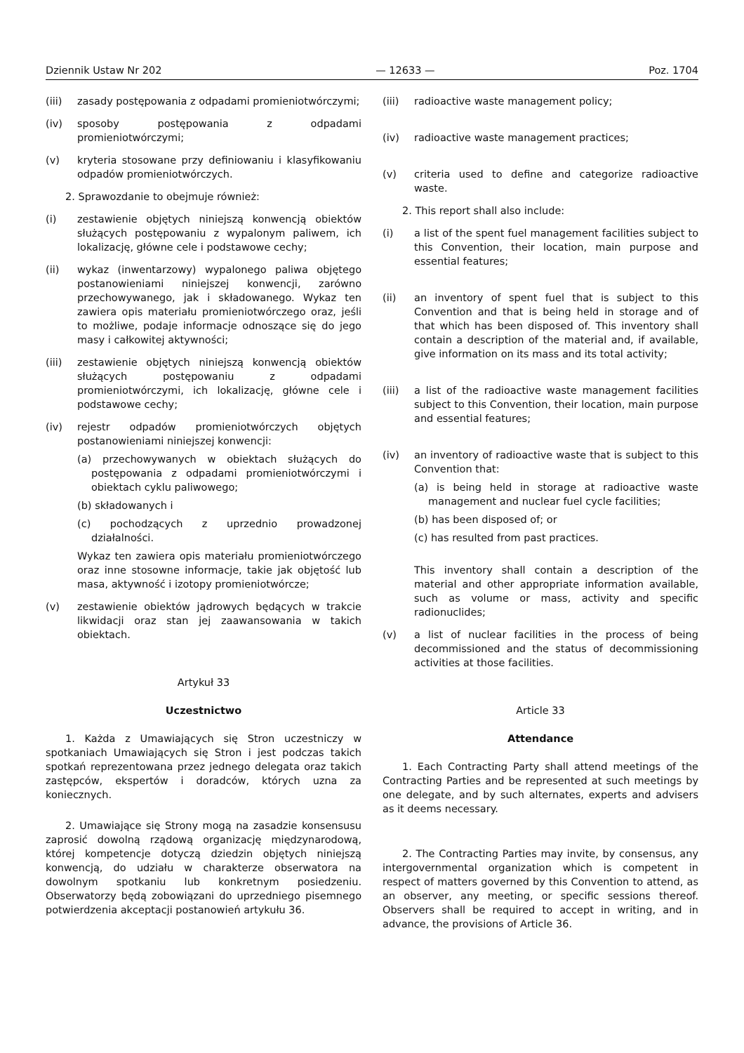Dziennik Ustaw Nr 202 — 12633 — Poz. 1704
(iii) zasady postępowania z odpadami promieniotwórczymi;
(iv) sposoby postępowania z odpadami promieniotwórczymi;
(v) kryteria stosowane przy definiowaniu i klasyfikowaniu odpadów promieniotwórczych.
2. Sprawozdanie to obejmuje również:
(i) zestawienie objętych niniejszą konwencją obiektów służących postępowaniu z wypalonym paliwem, ich lokalizację, główne cele i podstawowe cechy;
(ii) wykaz (inwentarzowy) wypalonego paliwa objętego postanowieniami niniejszej konwencji, zarówno przechowywanego, jak i składowanego. Wykaz ten zawiera opis materiału promieniotwórczego oraz, jeśli to możliwe, podaje informacje odnoszące się do jego masy i całkowitej aktywności;
(iii) zestawienie objętych niniejszą konwencją obiektów służących postępowaniu z odpadami promieniotwórczymi, ich lokalizację, główne cele i podstawowe cechy;
(iv) rejestr odpadów promieniotwórczych objętych postanowieniami niniejszej konwencji:
(a) przechowywanych w obiektach służących do postępowania z odpadami promieniotwórczymi i obiektach cyklu paliwowego;
(b) składowanych i
(c) pochodzących z uprzednio prowadzonej działalności.
Wykaz ten zawiera opis materiału promieniotwórczego oraz inne stosowne informacje, takie jak objętość lub masa, aktywność i izotopy promieniotwórcze;
(v) zestawienie obiektów jądrowych będących w trakcie likwidacji oraz stan jej zaawansowania w takich obiektach.
Artykuł 33
Uczestnictwo
1. Każda z Umawiających się Stron uczestniczy w spotkaniach Umawiających się Stron i jest podczas takich spotkań reprezentowana przez jednego delegata oraz takich zastępców, ekspertów i doradców, których uzna za koniecznych.
2. Umawiające się Strony mogą na zasadzie konsensusu zaprosić dowolną rządową organizację międzynarodową, której kompetencje dotyczą dziedzin objętych niniejszą konwencją, do udziału w charakterze obserwatora na dowolnym spotkaniu lub konkretnym posiedzeniu. Obserwatorzy będą zobowiązani do uprzedniego pisemnego potwierdzenia akceptacji postanowień artykułu 36.
(iii) radioactive waste management policy;
(iv) radioactive waste management practices;
(v) criteria used to define and categorize radioactive waste.
2. This report shall also include:
(i) a list of the spent fuel management facilities subject to this Convention, their location, main purpose and essential features;
(ii) an inventory of spent fuel that is subject to this Convention and that is being held in storage and of that which has been disposed of. This inventory shall contain a description of the material and, if available, give information on its mass and its total activity;
(iii) a list of the radioactive waste management facilities subject to this Convention, their location, main purpose and essential features;
(iv) an inventory of radioactive waste that is subject to this Convention that:
(a) is being held in storage at radioactive waste management and nuclear fuel cycle facilities;
(b) has been disposed of; or
(c) has resulted from past practices.
This inventory shall contain a description of the material and other appropriate information available, such as volume or mass, activity and specific radionuclides;
(v) a list of nuclear facilities in the process of being decommissioned and the status of decommissioning activities at those facilities.
Article 33
Attendance
1. Each Contracting Party shall attend meetings of the Contracting Parties and be represented at such meetings by one delegate, and by such alternates, experts and advisers as it deems necessary.
2. The Contracting Parties may invite, by consensus, any intergovernmental organization which is competent in respect of matters governed by this Convention to attend, as an observer, any meeting, or specific sessions thereof. Observers shall be required to accept in writing, and in advance, the provisions of Article 36.